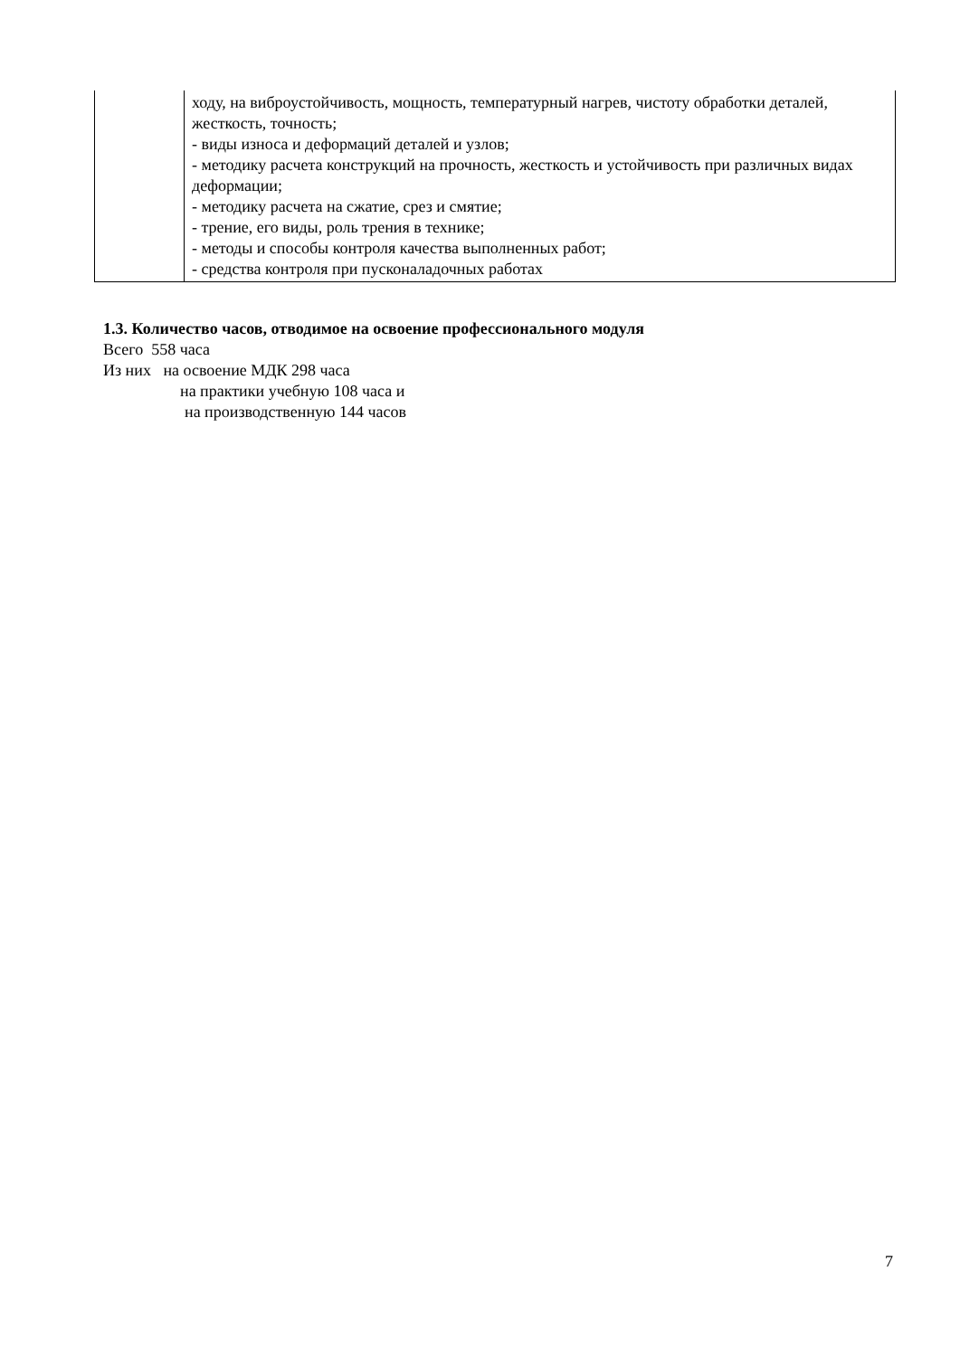| | ходу, на виброустойчивость, мощность, температурный нагрев, чистоту обработки деталей, жесткость, точность; - виды износа и деформаций деталей и узлов; - методику расчета конструкций на прочность, жесткость и устойчивость при различных видах деформации; - методику расчета на сжатие, срез и смятие; - трение, его виды, роль трения в технике; - методы и способы контроля качества выполненных работ; - средства контроля при пусконаладочных работах |
1.3. Количество часов, отводимое на освоение профессионального модуля
Всего 558 часа
Из них на освоение МДК 298 часа
на практики учебную 108 часа и
на производственную 144 часов
7